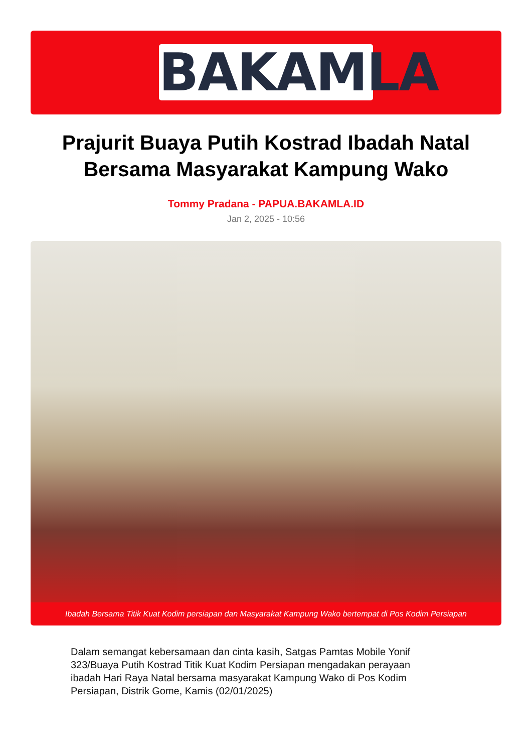BAKAMLA
Prajurit Buaya Putih Kostrad Ibadah Natal Bersama Masyarakat Kampung Wako
Tommy Pradana - PAPUA.BAKAMLA.ID
Jan 2, 2025 - 10:56
Ibadah Bersama Titik Kuat Kodim persiapan dan Masyarakat Kampung Wako bertempat di Pos Kodim Persiapan
Dalam semangat kebersamaan dan cinta kasih, Satgas Pamtas Mobile Yonif 323/Buaya Putih Kostrad Titik Kuat Kodim Persiapan mengadakan perayaan ibadah Hari Raya Natal bersama masyarakat Kampung Wako di Pos Kodim Persiapan, Distrik Gome, Kamis (02/01/2025)